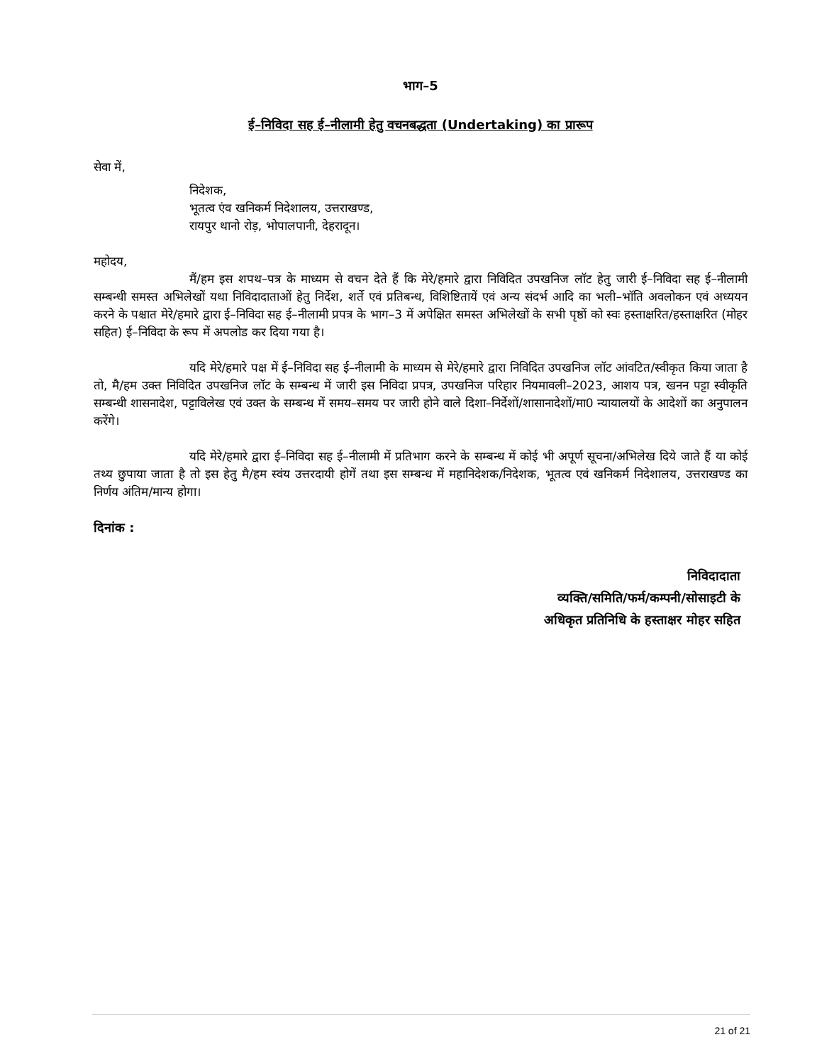भाग–5
ई–निविदा सह ई–नीलामी हेतु वचनबद्धता (Undertaking) का प्रारूप
सेवा में,
निदेशक,
भूतत्व एंव खनिकर्म निदेशालय, उत्तराखण्ड,
रायपुर थानो रोड़, भोपालपानी, देहरादून।
महोदय,
मैं/हम इस शपथ–पत्र के माध्यम से वचन देते हैं कि मेरे/हमारे द्वारा निविदित उपखनिज लॉट हेतु जारी ई–निविदा सह ई–नीलामी सम्बन्धी समस्त अभिलेखों यथा निविदादाताओं हेतु निर्देश, शर्ते एवं प्रतिबन्ध, विशिष्टितायें एवं अन्य संदर्भ आदि का भली–भॉति अवलोकन एवं अध्ययन करने के पश्चात मेरे/हमारे द्वारा ई–निविदा सह ई–नीलामी प्रपत्र के भाग–3 में अपेक्षित समस्त अभिलेखों के सभी पृष्ठों को स्वः हस्ताक्षरित/हस्ताक्षरित (मोहर सहित) ई–निविदा के रूप में अपलोड कर दिया गया है।
यदि मेरे/हमारे पक्ष में ई–निविदा सह ई–नीलामी के माध्यम से मेरे/हमारे द्वारा निविदित उपखनिज लॉट आंवटित/स्वीकृत किया जाता है तो, मै/हम उक्त निविदित उपखनिज लॉट के सम्बन्ध में जारी इस निविदा प्रपत्र, उपखनिज परिहार नियमावली–2023, आशय पत्र, खनन पट्टा स्वीकृति सम्बन्धी शासनादेश, पट्टाविलेख एवं उक्त के सम्बन्ध में समय–समय पर जारी होने वाले दिशा–निर्देशों/शासानादेशों/मा0 न्यायालयों के आदेशों का अनुपालन करेंगे।
यदि मेरे/हमारे द्वारा ई–निविदा सह ई–नीलामी में प्रतिभाग करने के सम्बन्ध में कोई भी अपूर्ण सूचना/अभिलेख दिये जाते हैं या कोई तथ्य छुपाया जाता है तो इस हेतु मै/हम स्वंय उत्तरदायी होगें तथा इस सम्बन्ध में महानिदेशक/निदेशक, भूतत्व एवं खनिकर्म निदेशालय, उत्तराखण्ड का निर्णय अंतिम/मान्य होगा।
दिनांक :
निविदादाता
व्यक्ति/समिति/फर्म/कम्पनी/सोसाइटी के
अधिकृत प्रतिनिधि के हस्ताक्षर मोहर सहित
21 of 21